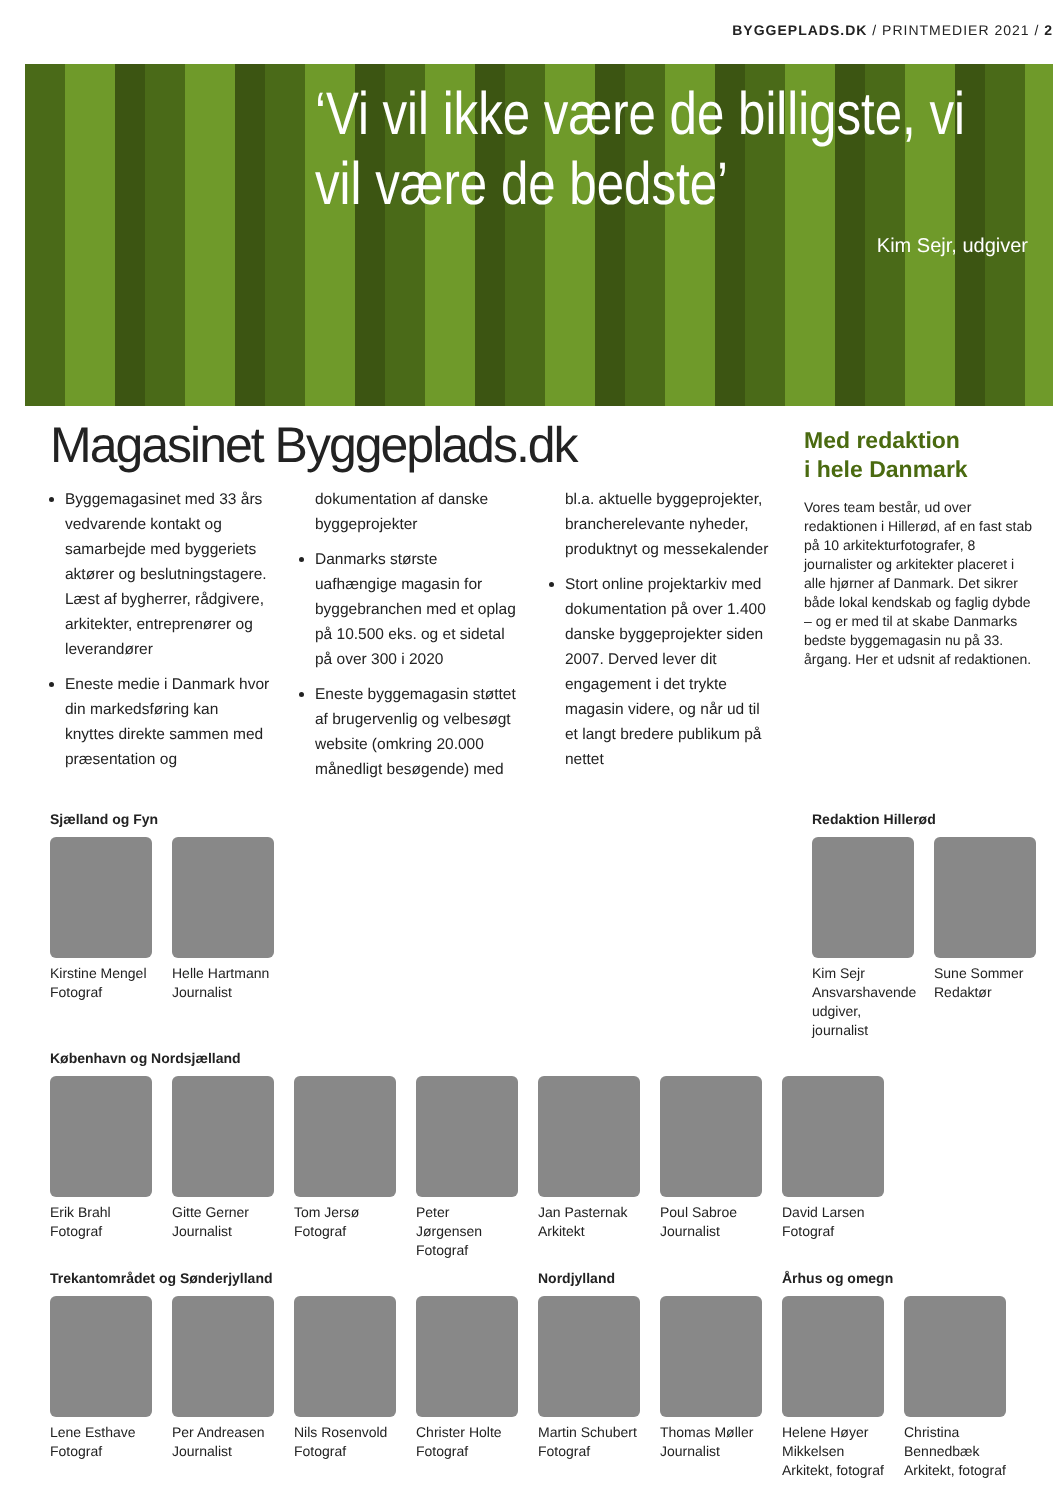BYGGEPLADS.DK / PRINTMEDIER 2021 / 2
‘Vi vil ikke være de billigste, vi vil være de bedste’
Kim Sejr, udgiver
Magasinet Byggeplads.dk
Byggemagasinet med 33 års vedvarende kontakt og samarbejde med byggeriets aktører og beslutningstagere. Læst af bygherrer, rådgivere, arkitekter, entreprenører og leverandører
Eneste medie i Danmark hvor din markedsføring kan knyttes direkte sammen med præsentation og dokumentation af danske byggeprojekter
Danmarks største uafhængige magasin for byggebranchen med et oplag på 10.500 eks. og et sidetal på over 300 i 2020
Eneste byggemagasin støttet af brugervenlig og velbesøgt website (omkring 20.000 månedligt besøgende) med bl.a. aktuelle byggeprojekter, brancherelevante nyheder, produktnyt og messekalender
Stort online projektarkiv med dokumentation på over 1.400 danske byggeprojekter siden 2007. Derved lever dit engagement i det trykte magasin videre, og når ud til et langt bredere publikum på nettet
Med redaktion
i hele Danmark
Vores team består, ud over redaktionen i Hillerød, af en fast stab på 10 arkitekturfotografer, 8 journalister og arkitekter placeret i alle hjørner af Danmark. Det sikrer både lokal kendskab og faglig dybde – og er med til at skabe Danmarks bedste byggemagasin nu på 33. årgang. Her et udsnit af redaktionen.
Sjælland og Fyn
Kirstine Mengel
Fotograf
Helle Hartmann
Journalist
Redaktion Hillerød
Kim Sejr
Ansvarshavende udgiver, journalist
Sune Sommer
Redaktør
København og Nordsjælland
Erik Brahl
Fotograf
Gitte Gerner
Journalist
Tom Jersø
Fotograf
Peter Jørgensen
Fotograf
Jan Pasternak
Arkitekt
Poul Sabroe
Journalist
David Larsen
Fotograf
Trekantområdet og Sønderjylland
Lene Esthave
Fotograf
Per Andreasen
Journalist
Nils Rosenvold
Fotograf
Christer Holte
Fotograf
Nordjylland
Martin Schubert
Fotograf
Thomas Møller
Journalist
Århus og omegn
Helene Høyer Mikkelsen
Arkitekt, fotograf
Christina Bennedbæk
Arkitekt, fotograf